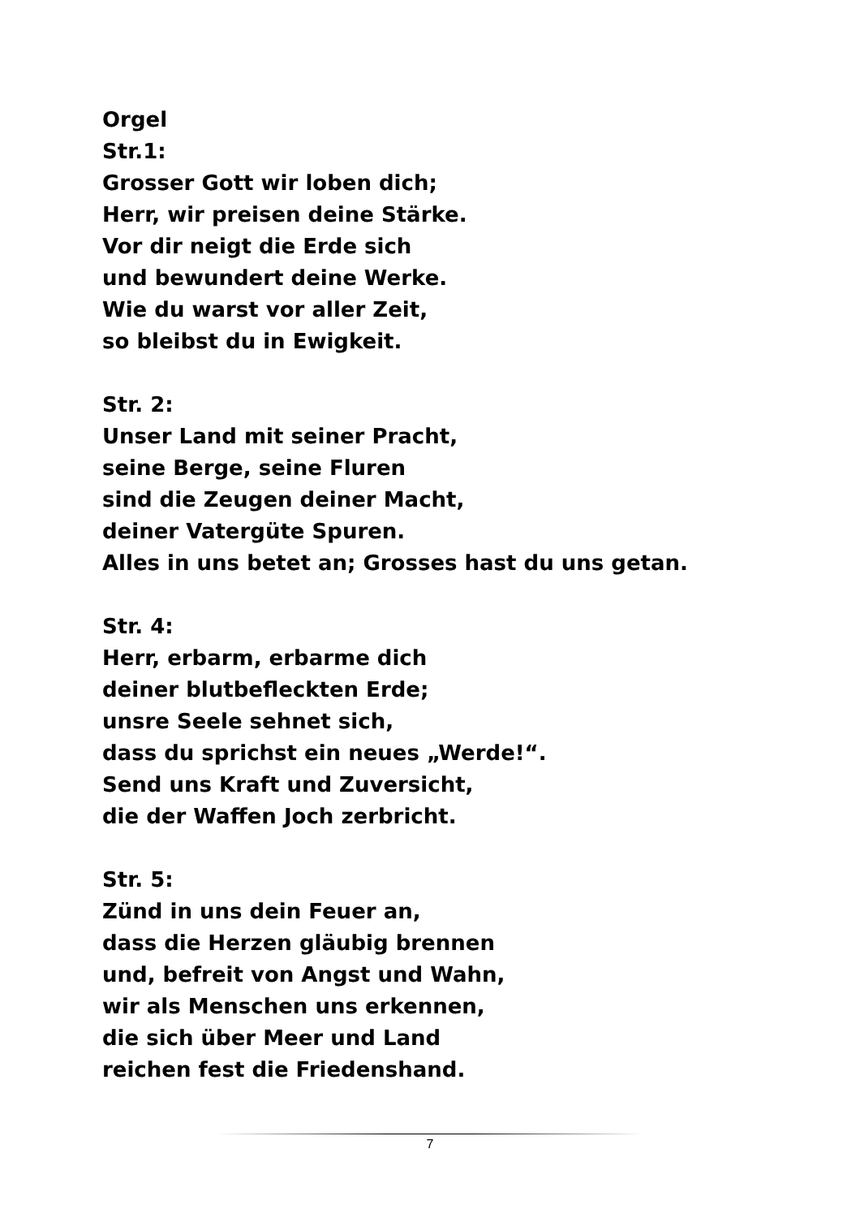Orgel
Str.1:
Grosser Gott wir loben dich;
Herr, wir preisen deine Stärke.
Vor dir neigt die Erde sich
und bewundert deine Werke.
Wie du warst vor aller Zeit,
so bleibst du in Ewigkeit.
Str. 2:
Unser Land mit seiner Pracht,
seine Berge, seine Fluren
sind die Zeugen deiner Macht,
deiner Vatergüte Spuren.
Alles in uns betet an; Grosses hast du uns getan.
Str. 4:
Herr, erbarm, erbarme dich
deiner blutbefleckten Erde;
unsre Seele sehnet sich,
dass du sprichst ein neues „Werde!“.
Send uns Kraft und Zuversicht,
die der Waffen Joch zerbricht.
Str. 5:
Zünd in uns dein Feuer an,
dass die Herzen gläubig brennen
und, befreit von Angst und Wahn,
wir als Menschen uns erkennen,
die sich über Meer und Land
reichen fest die Friedenshand.
7